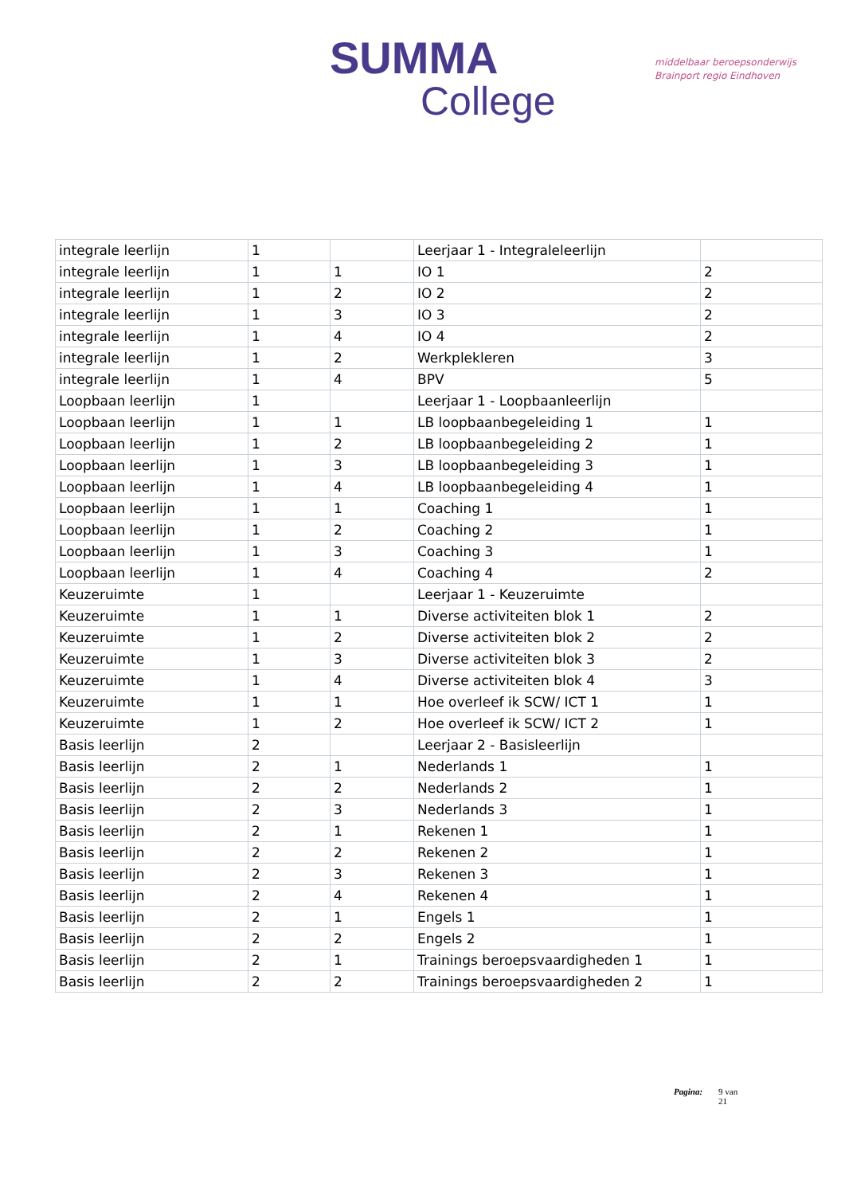SUMMA
College
middelbaar beroepsonderwijs
Brainport regio Eindhoven
| integrale leerlijn | 1 | | Leerjaar 1 - Integraleleerlijn | |
| integrale leerlijn | 1 | 1 | IO 1 | 2 |
| integrale leerlijn | 1 | 2 | IO 2 | 2 |
| integrale leerlijn | 1 | 3 | IO 3 | 2 |
| integrale leerlijn | 1 | 4 | IO 4 | 2 |
| integrale leerlijn | 1 | 2 | Werkplekleren | 3 |
| integrale leerlijn | 1 | 4 | BPV | 5 |
| Loopbaan leerlijn | 1 | | Leerjaar 1 - Loopbaanleerlijn | |
| Loopbaan leerlijn | 1 | 1 | LB loopbaanbegeleiding 1 | 1 |
| Loopbaan leerlijn | 1 | 2 | LB loopbaanbegeleiding 2 | 1 |
| Loopbaan leerlijn | 1 | 3 | LB loopbaanbegeleiding 3 | 1 |
| Loopbaan leerlijn | 1 | 4 | LB loopbaanbegeleiding 4 | 1 |
| Loopbaan leerlijn | 1 | 1 | Coaching 1 | 1 |
| Loopbaan leerlijn | 1 | 2 | Coaching 2 | 1 |
| Loopbaan leerlijn | 1 | 3 | Coaching 3 | 1 |
| Loopbaan leerlijn | 1 | 4 | Coaching 4 | 2 |
| Keuzeruimte | 1 | | Leerjaar 1 - Keuzeruimte | |
| Keuzeruimte | 1 | 1 | Diverse activiteiten blok 1 | 2 |
| Keuzeruimte | 1 | 2 | Diverse activiteiten blok 2 | 2 |
| Keuzeruimte | 1 | 3 | Diverse activiteiten blok 3 | 2 |
| Keuzeruimte | 1 | 4 | Diverse activiteiten blok 4 | 3 |
| Keuzeruimte | 1 | 1 | Hoe overleef ik SCW/ ICT 1 | 1 |
| Keuzeruimte | 1 | 2 | Hoe overleef ik SCW/ ICT 2 | 1 |
| Basis leerlijn | 2 | | Leerjaar 2 - Basisleerlijn | |
| Basis leerlijn | 2 | 1 | Nederlands 1 | 1 |
| Basis leerlijn | 2 | 2 | Nederlands 2 | 1 |
| Basis leerlijn | 2 | 3 | Nederlands 3 | 1 |
| Basis leerlijn | 2 | 1 | Rekenen 1 | 1 |
| Basis leerlijn | 2 | 2 | Rekenen 2 | 1 |
| Basis leerlijn | 2 | 3 | Rekenen 3 | 1 |
| Basis leerlijn | 2 | 4 | Rekenen 4 | 1 |
| Basis leerlijn | 2 | 1 | Engels 1 | 1 |
| Basis leerlijn | 2 | 2 | Engels 2 | 1 |
| Basis leerlijn | 2 | 1 | Trainings beroepsvaardigheden 1 | 1 |
| Basis leerlijn | 2 | 2 | Trainings beroepsvaardigheden 2 | 1 |
Pagina: 9 van
21